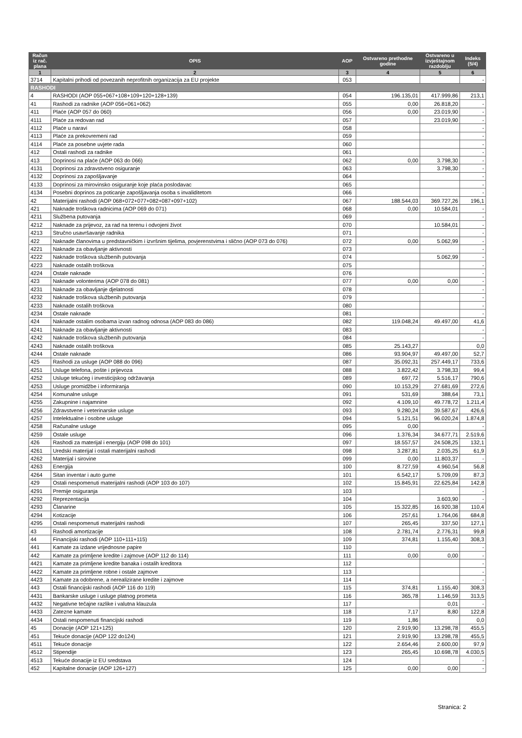| Račun iz rač. plana | OPIS | AOP | Ostvareno prethodne godine | Ostvareno u izvještajnom razdoblju | Indeks (5/4) |
| --- | --- | --- | --- | --- | --- |
| 1 | 2 | 3 | 4 | 5 | 6 |
| 3714 | Kapitalni prihodi od povezanih neprofitnih organizacija za EU projekte | 053 | | | - |
| RASHODI | | | | | |
| 4 | RASHODI (AOP 055+067+108+109+120+128+139) | 054 | 196.135,01 | 417.999,86 | 213,1 |
| 41 | Rashodi za radnike (AOP 056+061+062) | 055 | 0,00 | 26.818,20 | - |
| 411 | Plaće (AOP 057 do 060) | 056 | 0,00 | 23.019,90 | - |
| 4111 | Plaće za redovan rad | 057 | | 23.019,90 | - |
| 4112 | Plaće u naravi | 058 | | | - |
| 4113 | Plaće za prekovremeni rad | 059 | | | - |
| 4114 | Plaće za posebne uvjete rada | 060 | | | - |
| 412 | Ostali rashodi za radnike | 061 | | | - |
| 413 | Doprinosi na plaće (AOP 063 do 066) | 062 | 0,00 | 3.798,30 | - |
| 4131 | Doprinosi za zdravstveno osiguranje | 063 | | 3.798,30 | - |
| 4132 | Doprinosi za zapošljavanje | 064 | | | - |
| 4133 | Doprinosi za mirovinsko osiguranje koje plaća poslodavac | 065 | | | - |
| 4134 | Posebni doprinos za poticanje zapošljavanja osoba s invaliditetom | 066 | | | - |
| 42 | Materijalni rashodi (AOP 068+072+077+082+087+097+102) | 067 | 188.544,03 | 369.727,26 | 196,1 |
| 421 | Naknade troškova radnicima (AOP 069 do 071) | 068 | 0,00 | 10.584,01 | - |
| 4211 | Službena putovanja | 069 | | | - |
| 4212 | Naknade za prijevoz, za rad na terenu i odvojeni život | 070 | | 10.584,01 | - |
| 4213 | Stručno usavršavanje radnika | 071 | | | - |
| 422 | Naknade članovima u predstavničkim i izvršnim tijelima, povjerenstvima i slično (AOP 073 do 076) | 072 | 0,00 | 5.062,99 | - |
| 4221 | Naknade za obavljanje aktivnosti | 073 | | | - |
| 4222 | Naknade troškova službenih putovanja | 074 | | 5.062,99 | - |
| 4223 | Naknade ostalih troškova | 075 | | | - |
| 4224 | Ostale naknade | 076 | | | - |
| 423 | Naknade volonterima (AOP 078 do 081) | 077 | 0,00 | 0,00 | - |
| 4231 | Naknade za obavljanje djelatnosti | 078 | | | - |
| 4232 | Naknade troškova službenih putovanja | 079 | | | - |
| 4233 | Naknade ostalih troškova | 080 | | | - |
| 4234 | Ostale naknade | 081 | | | - |
| 424 | Naknade ostalim osobama izvan radnog odnosa (AOP 083 do 086) | 082 | 119.048,24 | 49.497,00 | 41,6 |
| 4241 | Naknade za obavljanje aktivnosti | 083 | | | - |
| 4242 | Naknade troškova službenih putovanja | 084 | | | - |
| 4243 | Naknade ostalih troškova | 085 | 25.143,27 | | 0,0 |
| 4244 | Ostale naknade | 086 | 93.904,97 | 49.497,00 | 52,7 |
| 425 | Rashodi za usluge (AOP 088 do 096) | 087 | 35.092,31 | 257.449,17 | 733,6 |
| 4251 | Usluge telefona, pošte i prijevoza | 088 | 3.822,42 | 3.798,33 | 99,4 |
| 4252 | Usluge tekućeg i investicijskog održavanja | 089 | 697,72 | 5.516,17 | 790,6 |
| 4253 | Usluge promidžbe i informiranja | 090 | 10.153,29 | 27.681,69 | 272,6 |
| 4254 | Komunalne usluge | 091 | 531,69 | 388,64 | 73,1 |
| 4255 | Zakupnine i najamnine | 092 | 4.109,10 | 49.778,72 | 1.211,4 |
| 4256 | Zdravstvene i veterinarske usluge | 093 | 9.280,24 | 39.587,67 | 426,6 |
| 4257 | Intelektualne i osobne usluge | 094 | 5.121,51 | 96.020,24 | 1.874,8 |
| 4258 | Računalne usluge | 095 | 0,00 | | - |
| 4259 | Ostale usluge | 096 | 1.376,34 | 34.677,71 | 2.519,6 |
| 426 | Rashodi za materijal i energiju (AOP 098 do 101) | 097 | 18.557,57 | 24.508,25 | 132,1 |
| 4261 | Uredski materijal i ostali materijalni rashodi | 098 | 3.287,81 | 2.035,25 | 61,9 |
| 4262 | Materijal i sirovine | 099 | 0,00 | 11.803,37 | - |
| 4263 | Energija | 100 | 8.727,59 | 4.960,54 | 56,8 |
| 4264 | Sitan inventar i auto gume | 101 | 6.542,17 | 5.709,09 | 87,3 |
| 429 | Ostali nespomenuti materijalni rashodi (AOP 103 do 107) | 102 | 15.845,91 | 22.625,84 | 142,8 |
| 4291 | Premije osiguranja | 103 | | | - |
| 4292 | Reprezentacija | 104 | | 3.603,90 | - |
| 4293 | Članarine | 105 | 15.322,85 | 16.920,38 | 110,4 |
| 4294 | Kotizacije | 106 | 257,61 | 1.764,06 | 684,8 |
| 4295 | Ostali nespomenuti materijalni rashodi | 107 | 265,45 | 337,50 | 127,1 |
| 43 | Rashodi amortizacije | 108 | 2.781,74 | 2.776,31 | 99,8 |
| 44 | Financijski rashodi (AOP 110+111+115) | 109 | 374,81 | 1.155,40 | 308,3 |
| 441 | Kamate za izdane vrijednosne papire | 110 | | | - |
| 442 | Kamate za primljene kredite i zajmove (AOP 112 do 114) | 111 | 0,00 | 0,00 | - |
| 4421 | Kamate za primljene kredite banaka i ostalih kreditora | 112 | | | - |
| 4422 | Kamate za primljene robne i ostale zajmove | 113 | | | - |
| 4423 | Kamate za odobrene, a nerealizirane kredite i zajmove | 114 | | | - |
| 443 | Ostali financijski rashodi (AOP 116 do 119) | 115 | 374,81 | 1.155,40 | 308,3 |
| 4431 | Bankarske usluge i usluge platnog prometa | 116 | 365,78 | 1.146,59 | 313,5 |
| 4432 | Negativne tečajne razlike i valutna klauzula | 117 | | 0,01 | - |
| 4433 | Zatezne kamate | 118 | 7,17 | 8,80 | 122,8 |
| 4434 | Ostali nespomenuti financijski rashodi | 119 | 1,86 | | 0,0 |
| 45 | Donacije (AOP 121+125) | 120 | 2.919,90 | 13.298,78 | 455,5 |
| 451 | Tekuće donacije (AOP 122 do124) | 121 | 2.919,90 | 13.298,78 | 455,5 |
| 4511 | Tekuće donacije | 122 | 2.654,46 | 2.600,00 | 97,9 |
| 4512 | Stipendije | 123 | 265,45 | 10.698,78 | 4.030,5 |
| 4513 | Tekuće donacije iz EU sredstava | 124 | | | - |
| 452 | Kapitalne donacije (AOP 126+127) | 125 | 0,00 | 0,00 | - |
Stranica: 2